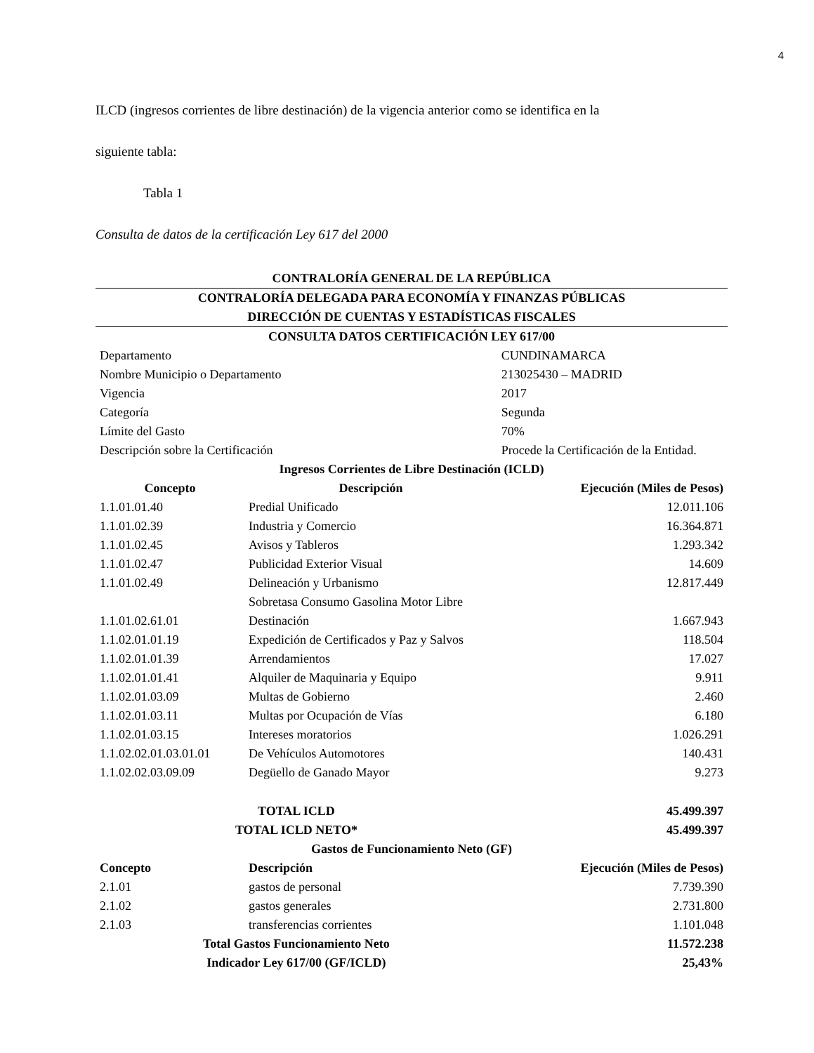4
ILCD (ingresos corrientes de libre destinación) de la vigencia anterior como se identifica en la
siguiente tabla:
Tabla 1
Consulta de datos de la certificación Ley 617 del 2000
| CONTRALORÍA GENERAL DE LA REPÚBLICA | | |
| CONTRALORÍA DELEGADA PARA ECONOMÍA Y FINANZAS PÚBLICAS | | |
| DIRECCIÓN DE CUENTAS Y ESTADÍSTICAS FISCALES | | |
| CONSULTA DATOS CERTIFICACIÓN LEY 617/00 | | |
| Departamento | | CUNDINAMARCA |
| Nombre Municipio o Departamento | | 213025430 – MADRID |
| Vigencia | | 2017 |
| Categoría | | Segunda |
| Límite del Gasto | | 70% |
| Descripción sobre la Certificación | | Procede la Certificación de la Entidad. |
| Ingresos Corrientes de Libre Destinación (ICLD) | | |
| Concepto | Descripción | Ejecución (Miles de Pesos) |
| 1.1.01.01.40 | Predial Unificado | 12.011.106 |
| 1.1.01.02.39 | Industria y Comercio | 16.364.871 |
| 1.1.01.02.45 | Avisos y Tableros | 1.293.342 |
| 1.1.01.02.47 | Publicidad Exterior Visual | 14.609 |
| 1.1.01.02.49 | Delineación y Urbanismo | 12.817.449 |
| 1.1.01.02.61.01 | Sobretasa Consumo Gasolina Motor Libre Destinación | 1.667.943 |
| 1.1.02.01.01.19 | Expedición de Certificados y Paz y Salvos | 118.504 |
| 1.1.02.01.01.39 | Arrendamientos | 17.027 |
| 1.1.02.01.01.41 | Alquiler de Maquinaria y Equipo | 9.911 |
| 1.1.02.01.03.09 | Multas de Gobierno | 2.460 |
| 1.1.02.01.03.11 | Multas por Ocupación de Vías | 6.180 |
| 1.1.02.01.03.15 | Intereses moratorios | 1.026.291 |
| 1.1.02.02.01.03.01.01 | De Vehículos Automotores | 140.431 |
| 1.1.02.02.03.09.09 | Degüello de Ganado Mayor | 9.273 |
| TOTAL ICLD | | 45.499.397 |
| TOTAL ICLD NETO* | | 45.499.397 |
| Gastos de Funcionamiento Neto (GF) | | |
| Concepto | Descripción | Ejecución (Miles de Pesos) |
| 2.1.01 | gastos de personal | 7.739.390 |
| 2.1.02 | gastos generales | 2.731.800 |
| 2.1.03 | transferencias corrientes | 1.101.048 |
| Total Gastos Funcionamiento Neto | | 11.572.238 |
| Indicador Ley 617/00 (GF/ICLD) | | 25,43% |